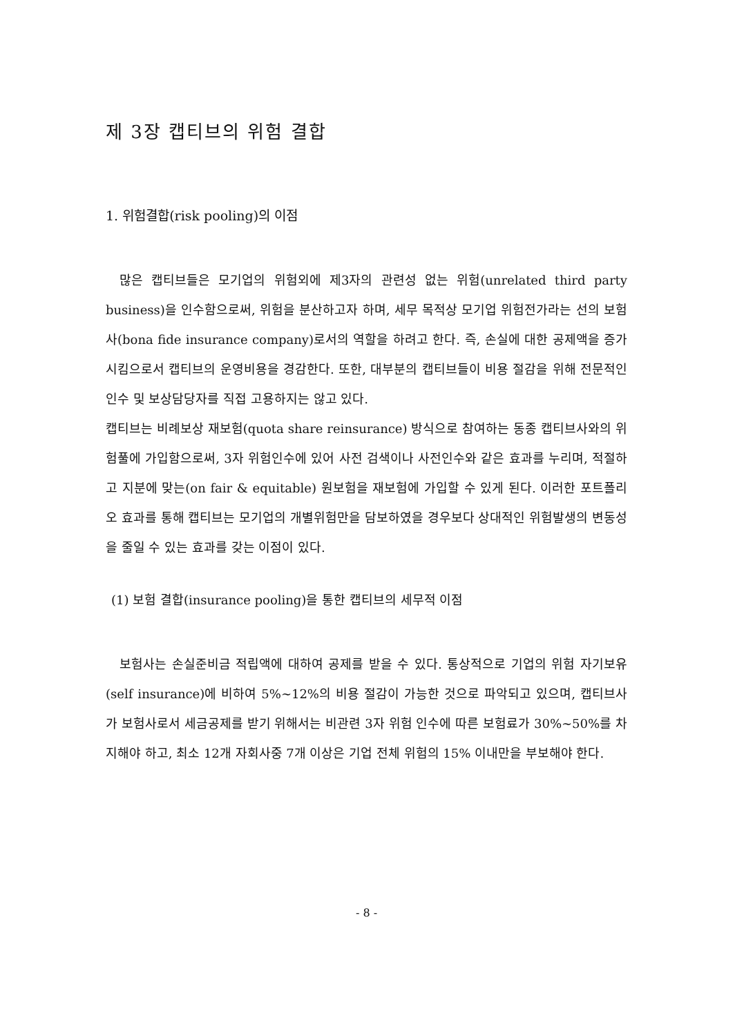제 3장 캡티브의 위험 결합
1. 위험결합(risk pooling)의 이점
많은 캡티브들은 모기업의 위험외에 제3자의 관련성 없는 위험(unrelated third party business)을 인수함으로써, 위험을 분산하고자 하며, 세무 목적상 모기업 위험전가라는 선의 보험사(bona fide insurance company)로서의 역할을 하려고 한다. 즉, 손실에 대한 공제액을 증가시킴으로서 캡티브의 운영비용을 경감한다. 또한, 대부분의 캡티브들이 비용 절감을 위해 전문적인 인수 및 보상담당자를 직접 고용하지는 않고 있다.
캡티브는 비례보상 재보험(quota share reinsurance) 방식으로 참여하는 동종 캡티브사와의 위험풀에 가입함으로써, 3자 위험인수에 있어 사전 검색이나 사전인수와 같은 효과를 누리며, 적절하고 지분에 맞는(on fair & equitable) 원보험을 재보험에 가입할 수 있게 된다. 이러한 포트폴리오 효과를 통해 캡티브는 모기업의 개별위험만을 담보하였을 경우보다 상대적인 위험발생의 변동성을 줄일 수 있는 효과를 갖는 이점이 있다.
(1) 보험 결합(insurance pooling)을 통한 캡티브의 세무적 이점
보험사는 손실준비금 적립액에 대하여 공제를 받을 수 있다. 통상적으로 기업의 위험 자기보유(self insurance)에 비하여 5%∼12%의 비용 절감이 가능한 것으로 파악되고 있으며, 캡티브사가 보험사로서 세금공제를 받기 위해서는 비관련 3자 위험 인수에 따른 보험료가 30%∼50%를 차지해야 하고, 최소 12개 자회사중 7개 이상은 기업 전체 위험의 15% 이내만을 부보해야 한다.
- 8 -